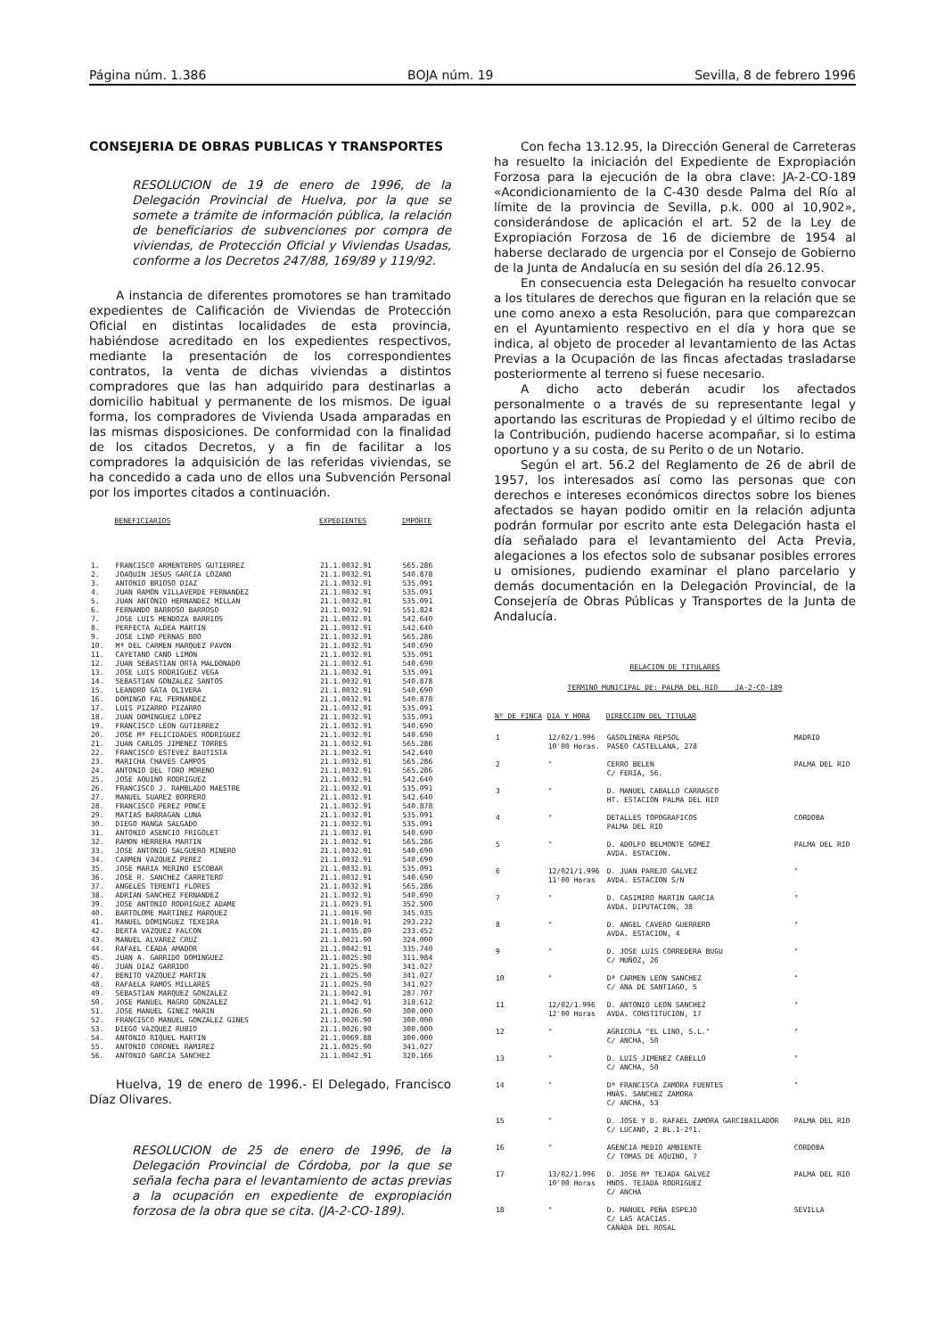Página núm. 1.386 BOJA núm. 19 Sevilla, 8 de febrero 1996
CONSEJERIA DE OBRAS PUBLICAS Y TRANSPORTES
RESOLUCION de 19 de enero de 1996, de la Delegación Provincial de Huelva, por la que se somete a trámite de información pública, la relación de beneficiarios de subvenciones por compra de viviendas, de Protección Oficial y Viviendas Usadas, conforme a los Decretos 247/88, 169/89 y 119/92.
A instancia de diferentes promotores se han tramitado expedientes de Calificación de Viviendas de Protección Oficial en distintas localidades de esta provincia, habiéndose acreditado en los expedientes respectivos, mediante la presentación de los correspondientes contratos, la venta de dichas viviendas a distintos compradores que las han adquirido para destinarlas a domicilio habitual y permanente de los mismos. De igual forma, los compradores de Vivienda Usada amparadas en las mismas disposiciones. De conformidad con la finalidad de los citados Decretos, y a fin de facilitar a los compradores la adquisición de las referidas viviendas, se ha concedido a cada uno de ellos una Subvención Personal por los importes citados a continuación.
| | BENEFICIARIOS | EXPEDIENTES | IMPORTE |
| --- | --- | --- | --- |
| 1. | FRANCISCO ARMENTEROS GUTIERREZ | 21.1.0032.91 | 565.286 |
| 2. | JOAQUIN JESUS GARCIA LOZANO | 21.1.0032.91 | 540.878 |
| 3. | ANTONIO BRIOSO DIAZ | 21.1.0032.91 | 535.091 |
| 4. | JUAN RAMON VILLAVERDE FERNANDEZ | 21.1.0032.91 | 535.091 |
| 5. | JUAN ANTONIO HERNANDEZ MILLAN | 21.1.0032.91 | 535.091 |
| 6. | FERNANDO BARROSO BARROSO | 21.1.0032.91 | 551.824 |
| 7. | JOSE LUIS MENDOZA BARRIOS | 21.1.0032.91 | 542.640 |
| 8. | PERFECTA ALDEA MARTIN | 21.1.0032.91 | 542.640 |
| 9. | JOSE LINO PERNAS BOO | 21.1.0032.91 | 565.286 |
| 10. | Mª DEL CARMEN MARQUEZ PAVON | 21.1.0032.91 | 540.690 |
| 11. | CAYETANO CANO LIMON | 21.1.0032.91 | 535.091 |
| 12. | JUAN SEBASTIAN ORTA MALDONADO | 21.1.0032.91 | 540.690 |
| 13. | JOSE LUIS RODRIGUEZ VEGA | 21.1.0032.91 | 535.091 |
| 14. | SEBASTIAN GONZALEZ SANTOS | 21.1.0032.91 | 540.878 |
| 15. | LEANDRO GATA OLIVERA | 21.1.0032.91 | 540.690 |
| 16. | DOMINGO FAL FERNANDEZ | 21.1.0032.91 | 540.878 |
| 17. | LUIS PIZARRO PIZARRO | 21.1.0032.91 | 535.091 |
| 18. | JUAN DOMINGUEZ LOPEZ | 21.1.0032.91 | 535.091 |
| 19. | FRANCISCO LEON GUTIERREZ | 21.1.0032.91 | 540.690 |
| 20. | JOSE Mª FELICIDADES RODRIGUEZ | 21.1.0032.91 | 540.690 |
| 21. | JUAN CARLOS JIMENEZ TORRES | 21.1.0032.91 | 565.286 |
| 22. | FRANCISCO ESTEVEZ BAUTISTA | 21.1.0032.91 | 542.640 |
| 23. | MARICHA CHAVES CAMPOS | 21.1.0032.91 | 565.286 |
| 24. | ANTONIO DEL TORO MORENO | 21.1.0032.91 | 565.286 |
| 25. | JOSE AQUINO RODRIGUEZ | 21.1.0032.91 | 542.640 |
| 26. | FRANCISCO J. RAMBLADO MAESTRE | 21.1.0032.91 | 535.091 |
| 27. | MANUEL SUAREZ BORRERO | 21.1.0032.91 | 542.640 |
| 28. | FRANCISCO PEREZ PONCE | 21.1.0032.91 | 540.878 |
| 29. | MATIAS BARRAGAN LUNA | 21.1.0032.91 | 535.091 |
| 30. | DIEGO MANGA SALGADO | 21.1.0032.91 | 535.091 |
| 31. | ANTONIO ASENCIO FRIGOLET | 21.1.0032.91 | 540.690 |
| 32. | RAMON HERRERA MARTIN | 21.1.0032.91 | 565.286 |
| 33. | JOSE ANTONIO SALGUERO MINERO | 21.1.0032.91 | 540.690 |
| 34. | CARMEN VAZQUEZ PEREZ | 21.1.0032.91 | 540.690 |
| 35. | JOSE MARIA MERINO ESCOBAR | 21.1.0032.91 | 535.091 |
| 36. | JOSE R. SANCHEZ CARRETERO | 21.1.0032.91 | 540.690 |
| 37. | ANGELES TERENTI FLORES | 21.1.0032.91 | 565.286 |
| 38. | ADRIAN SANCHEZ FERNANDEZ | 21.1.0032.91 | 540.690 |
| 39. | JOSE ANTONIO RODRIGUEZ ADAME | 21.1.0023.91 | 352.500 |
| 40. | BARTOLOME MARTINEZ MARQUEZ | 21.1.0019.90 | 345.035 |
| 41. | MANUEL DOMINGUEZ TEXEIRA | 21.1.0018.91 | 293.232 |
| 42. | BERTA VAZQUEZ FALCON | 21.1.0035.89 | 233.452 |
| 43. | MANUEL ALVAREZ CRUZ | 21.1.0021.90 | 324.000 |
| 44. | RAFAEL CEADA AMADOR | 21.1.0042.91 | 335.740 |
| 45. | JUAN A. GARRIDO DOMINGUEZ | 21.1.0025.90 | 311.984 |
| 46. | JUAN DIAZ GARRIDO | 21.1.0025.90 | 341.027 |
| 47. | BENITO VAZQUEZ MARTIN | 21.1.0025.90 | 341.027 |
| 48. | RAFAELA RAMOS MILLARES | 21.1.0025.90 | 341.027 |
| 49. | SEBASTIAN MARQUEZ GONZALEZ | 21.1.0042.91 | 287.707 |
| 50. | JOSE MANUEL MAGRO GONZALEZ | 21.1.0042.91 | 318.612 |
| 51. | JOSE MANUEL GINEZ MARIN | 21.1.0026.90 | 300.000 |
| 52. | FRANCISCO MANUEL GONZALEZ GINES | 21.1.0026.90 | 300.000 |
| 53. | DIEGO VAZQUEZ RUBIO | 21.1.0026.90 | 300.000 |
| 54. | ANTONIO RIQUEL MARTIN | 21.1.0069.88 | 300.000 |
| 55. | ANTONIO CORONEL RAMIREZ | 21.1.0025.90 | 341.027 |
| 56. | ANTONIO GARCIA SANCHEZ | 21.1.0042.91 | 320.166 |
Huelva, 19 de enero de 1996.- El Delegado, Francisco Díaz Olivares.
RESOLUCION de 25 de enero de 1996, de la Delegación Provincial de Córdoba, por la que se señala fecha para el levantamiento de actas previas a la ocupación en expediente de expropiación forzosa de la obra que se cita. (JA-2-CO-189).
Con fecha 13.12.95, la Dirección General de Carreteras ha resuelto la iniciación del Expediente de Expropiación Forzosa para la ejecución de la obra clave: JA-2-CO-189 «Acondicionamiento de la C-430 desde Palma del Río al límite de la provincia de Sevilla, p.k. 000 al 10,902», considerándose de aplicación el art. 52 de la Ley de Expropiación Forzosa de 16 de diciembre de 1954 al haberse declarado de urgencia por el Consejo de Gobierno de la Junta de Andalucía en su sesión del día 26.12.95.
En consecuencia esta Delegación ha resuelto convocar a los titulares de derechos que figuran en la relación que se une como anexo a esta Resolución, para que comparezcan en el Ayuntamiento respectivo en el día y hora que se indica, al objeto de proceder al levantamiento de las Actas Previas a la Ocupación de las fincas afectadas trasladarse posteriormente al terreno si fuese necesario.
A dicho acto deberán acudir los afectados personalmente o a través de su representante legal y aportando las escrituras de Propiedad y el último recibo de la Contribución, pudiendo hacerse acompañar, si lo estima oportuno y a su costa, de su Perito o de un Notario.
Según el art. 56.2 del Reglamento de 26 de abril de 1957, los interesados así como las personas que con derechos e intereses económicos directos sobre los bienes afectados se hayan podido omitir en la relación adjunta podrán formular por escrito ante esta Delegación hasta el día señalado para el levantamiento del Acta Previa, alegaciones a los efectos solo de subsanar posibles errores u omisiones, pudiendo examinar el plano parcelario y demás documentación en la Delegación Provincial, de la Consejería de Obras Públicas y Transportes de la Junta de Andalucía.
RELACION DE TITULARES
TERMINO MUNICIPAL DE: PALMA DEL RIO ___JA-2-CO-189
| Nº DE FINCA | DIA Y HORA | DIRECCION DEL TITULAR | |
| --- | --- | --- | --- |
| 1 | 12/02/1.996 10'00 Horas. | GASOLINERA REPSOL PASEO CASTELLANA, 278 | MADRID |
| 2 | " | CERRO BELEN C/ FERIA, 56. | PALMA DEL RIO |
| 3 | " | D. MANUEL CABALLO CARRASCO HT. ESTACION PALMA DEL RIO | |
| 4 | " | DETALLES TOPOGRAFICOS PALMA DEL RIO | CORDOBA |
| 5 | " | D. ADOLFO BELMONTE GOMEZ AVDA. ESTACION. | PALMA DEL RIO |
| 6 | 12/021/1.996 11'00 Horas | D. JUAN PAREJO GALVEZ AVDA. ESTACION S/N | " |
| 7 | " | D. CASIMIRO MARTIN GARCIA AVDA. DIPUTACION, 38 | " |
| 8 | " | D. ANGEL CAVERO GUERRERO AVDA. ESTACION, 4 | " |
| 9 | " | D. JOSE LUIS CORREDERA BUGU C/ MUÑOZ, 26 | " |
| 10 | " | Dª CARMEN LEON SANCHEZ C/ ANA DE SANTIAGO, 5 | " |
| 11 | 12/02/1.996 12'00 Horas | D. ANTONIO LEON SANCHEZ AVDA. CONSTITUCION, 17 | " |
| 12 | " | AGRICOLA "EL LINO, S.L." C/ ANCHA, 50 | " |
| 13 | " | D. LUIS JIMENEZ CABELLO C/ ANCHA, 50 | " |
| 14 | " | Dª FRANCISCA ZAMORA FUENTES HNAS. SANCHEZ ZAMORA C/ ANCHA, 53 | " |
| 15 | " | D. JOSE Y D. RAFAEL ZAMORA GARCIBAILADOR C/ LUCANO, 2 BL.1-2º1. | PALMA DEL RIO |
| 16 | " | AGENCIA MEDIO AMBIENTE C/ TOMAS DE AQUINO, 7 | CORDOBA |
| 17 | 13/02/1.996 10'00 Horas | D. JOSE Mª TEJADA GALVEZ HNOS. TEJADA RODRIGUEZ C/ ANCHA | PALMA DEL RIO |
| 18 | " | D. MANUEL PEÑA ESPEJO C/ LAS ACACIAS. CAÑADA DEL ROSAL | SEVILLA |